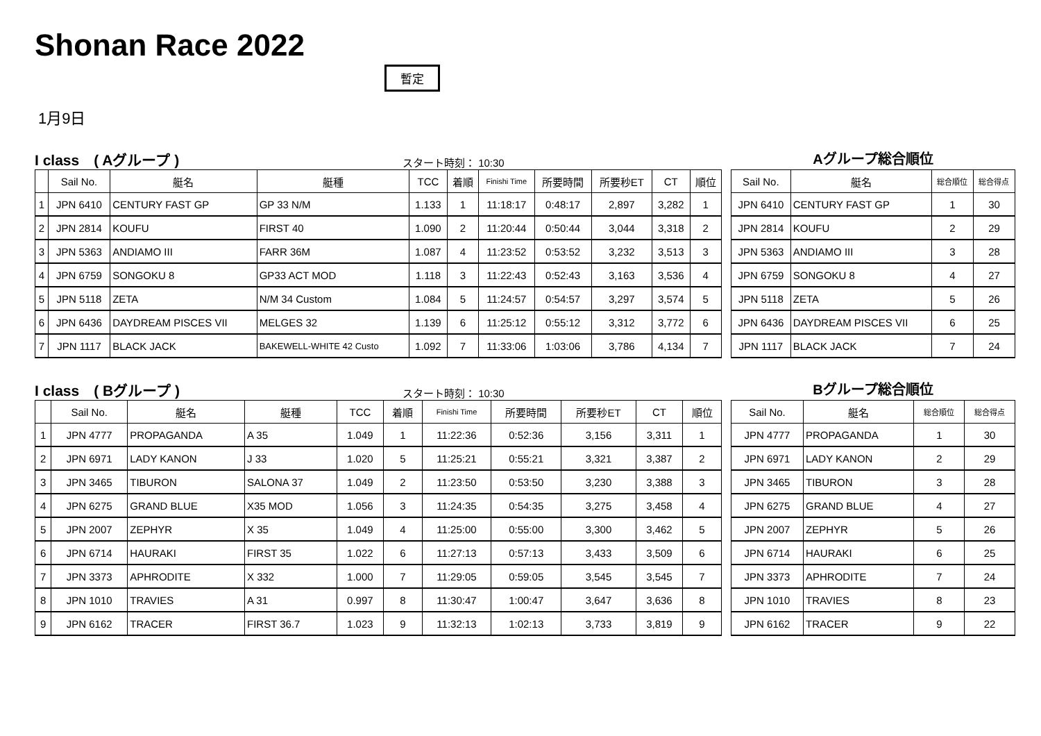Shonan Race 2022
暫定
1月9日
I class　( Aグループ ) スタート時刻： 10:30
| | Sail No. | 艇名 | 艇種 | TCC | 着順 | Finishi Time | 所要時間 | 所要秒ET | CT | 順位 |
| --- | --- | --- | --- | --- | --- | --- | --- | --- | --- | --- |
| 1 | JPN 6410 | CENTURY FAST GP | GP 33 N/M | 1.133 | 1 | 11:18:17 | 0:48:17 | 2,897 | 3,282 | 1 |
| 2 | JPN 2814 | KOUFU | FIRST 40 | 1.090 | 2 | 11:20:44 | 0:50:44 | 3,044 | 3,318 | 2 |
| 3 | JPN 5363 | ANDIAMO III | FARR 36M | 1.087 | 4 | 11:23:52 | 0:53:52 | 3,232 | 3,513 | 3 |
| 4 | JPN 6759 | SONGOKU 8 | GP33 ACT MOD | 1.118 | 3 | 11:22:43 | 0:52:43 | 3,163 | 3,536 | 4 |
| 5 | JPN 5118 | ZETA | N/M 34 Custom | 1.084 | 5 | 11:24:57 | 0:54:57 | 3,297 | 3,574 | 5 |
| 6 | JPN 6436 | DAYDREAM PISCES VII | MELGES 32 | 1.139 | 6 | 11:25:12 | 0:55:12 | 3,312 | 3,772 | 6 |
| 7 | JPN 1117 | BLACK JACK | BAKEWELL-WHITE 42 Custo | 1.092 | 7 | 11:33:06 | 1:03:06 | 3,786 | 4,134 | 7 |
Aグループ総合順位
| Sail No. | 艇名 | 総合順位 | 総合得点 |
| --- | --- | --- | --- |
| JPN 6410 | CENTURY FAST GP | 1 | 30 |
| JPN 2814 | KOUFU | 2 | 29 |
| JPN 5363 | ANDIAMO III | 3 | 28 |
| JPN 6759 | SONGOKU 8 | 4 | 27 |
| JPN 5118 | ZETA | 5 | 26 |
| JPN 6436 | DAYDREAM PISCES VII | 6 | 25 |
| JPN 1117 | BLACK JACK | 7 | 24 |
I class　( Bグループ ) スタート時刻： 10:30
| | Sail No. | 艇名 | 艇種 | TCC | 着順 | Finishi Time | 所要時間 | 所要秒ET | CT | 順位 |
| --- | --- | --- | --- | --- | --- | --- | --- | --- | --- | --- |
| 1 | JPN 4777 | PROPAGANDA | A 35 | 1.049 | 1 | 11:22:36 | 0:52:36 | 3,156 | 3,311 | 1 |
| 2 | JPN 6971 | LADY KANON | J 33 | 1.020 | 5 | 11:25:21 | 0:55:21 | 3,321 | 3,387 | 2 |
| 3 | JPN 3465 | TIBURON | SALONA 37 | 1.049 | 2 | 11:23:50 | 0:53:50 | 3,230 | 3,388 | 3 |
| 4 | JPN 6275 | GRAND BLUE | X35 MOD | 1.056 | 3 | 11:24:35 | 0:54:35 | 3,275 | 3,458 | 4 |
| 5 | JPN 2007 | ZEPHYR | X 35 | 1.049 | 4 | 11:25:00 | 0:55:00 | 3,300 | 3,462 | 5 |
| 6 | JPN 6714 | HAURAKI | FIRST 35 | 1.022 | 6 | 11:27:13 | 0:57:13 | 3,433 | 3,509 | 6 |
| 7 | JPN 3373 | APHRODITE | X 332 | 1.000 | 7 | 11:29:05 | 0:59:05 | 3,545 | 3,545 | 7 |
| 8 | JPN 1010 | TRAVIES | A 31 | 0.997 | 8 | 11:30:47 | 1:00:47 | 3,647 | 3,636 | 8 |
| 9 | JPN 6162 | TRACER | FIRST 36.7 | 1.023 | 9 | 11:32:13 | 1:02:13 | 3,733 | 3,819 | 9 |
Bグループ総合順位
| Sail No. | 艇名 | 総合順位 | 総合得点 |
| --- | --- | --- | --- |
| JPN 4777 | PROPAGANDA | 1 | 30 |
| JPN 6971 | LADY KANON | 2 | 29 |
| JPN 3465 | TIBURON | 3 | 28 |
| JPN 6275 | GRAND BLUE | 4 | 27 |
| JPN 2007 | ZEPHYR | 5 | 26 |
| JPN 6714 | HAURAKI | 6 | 25 |
| JPN 3373 | APHRODITE | 7 | 24 |
| JPN 1010 | TRAVIES | 8 | 23 |
| JPN 6162 | TRACER | 9 | 22 |